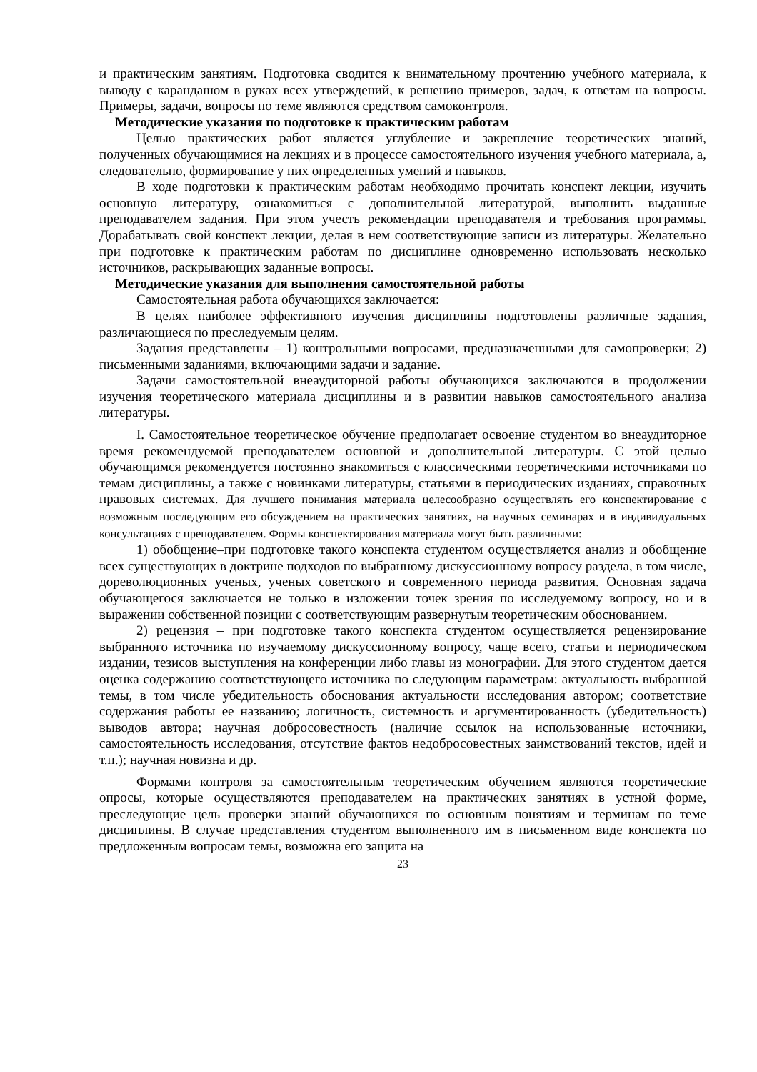и практическим занятиям. Подготовка сводится к внимательному прочтению учебного материала, к выводу с карандашом в руках всех утверждений, к решению примеров, задач, к ответам на вопросы. Примеры, задачи, вопросы по теме являются средством самоконтроля.
Методические указания по подготовке к практическим работам
Целью практических работ является углубление и закрепление теоретических знаний, полученных обучающимися на лекциях и в процессе самостоятельного изучения учебного материала, а, следовательно, формирование у них определенных умений и навыков.
В ходе подготовки к практическим работам необходимо прочитать конспект лекции, изучить основную литературу, ознакомиться с дополнительной литературой, выполнить выданные преподавателем задания. При этом учесть рекомендации преподавателя и требования программы. Дорабатывать свой конспект лекции, делая в нем соответствующие записи из литературы. Желательно при подготовке к практическим работам по дисциплине одновременно использовать несколько источников, раскрывающих заданные вопросы.
Методические указания для выполнения самостоятельной работы
Самостоятельная работа обучающихся заключается:
В целях наиболее эффективного изучения дисциплины подготовлены различные задания, различающиеся по преследуемым целям.
Задания представлены – 1) контрольными вопросами, предназначенными для самопроверки; 2) письменными заданиями, включающими задачи и задание.
Задачи самостоятельной внеаудиторной работы обучающихся заключаются в продолжении изучения теоретического материала дисциплины и в развитии навыков самостоятельного анализа литературы.
I. Самостоятельное теоретическое обучение предполагает освоение студентом во внеаудиторное время рекомендуемой преподавателем основной и дополнительной литературы. С этой целью обучающимся рекомендуется постоянно знакомиться с классическими теоретическими источниками по темам дисциплины, а также с новинками литературы, статьями в периодических изданиях, справочных правовых системах. Для лучшего понимания материала целесообразно осуществлять его конспектирование с возможным последующим его обсуждением на практических занятиях, на научных семинарах и в индивидуальных консультациях с преподавателем. Формы конспектирования материала могут быть различными:
1) обобщение–при подготовке такого конспекта студентом осуществляется анализ и обобщение всех существующих в доктрине подходов по выбранному дискуссионному вопросу раздела, в том числе, дореволюционных ученых, ученых советского и современного периода развития. Основная задача обучающегося заключается не только в изложении точек зрения по исследуемому вопросу, но и в выражении собственной позиции с соответствующим развернутым теоретическим обоснованием.
2) рецензия – при подготовке такого конспекта студентом осуществляется рецензирование выбранного источника по изучаемому дискуссионному вопросу, чаще всего, статьи и периодическом издании, тезисов выступления на конференции либо главы из монографии. Для этого студентом дается оценка содержанию соответствующего источника по следующим параметрам: актуальность выбранной темы, в том числе убедительность обоснования актуальности исследования автором; соответствие содержания работы ее названию; логичность, системность и аргументированность (убедительность) выводов автора; научная добросовестность (наличие ссылок на использованные источники, самостоятельность исследования, отсутствие фактов недобросовестных заимствований текстов, идей и т.п.); научная новизна и др.
Формами контроля за самостоятельным теоретическим обучением являются теоретические опросы, которые осуществляются преподавателем на практических занятиях в устной форме, преследующие цель проверки знаний обучающихся по основным понятиям и терминам по теме дисциплины. В случае представления студентом выполненного им в письменном виде конспекта по предложенным вопросам темы, возможна его защита на
23